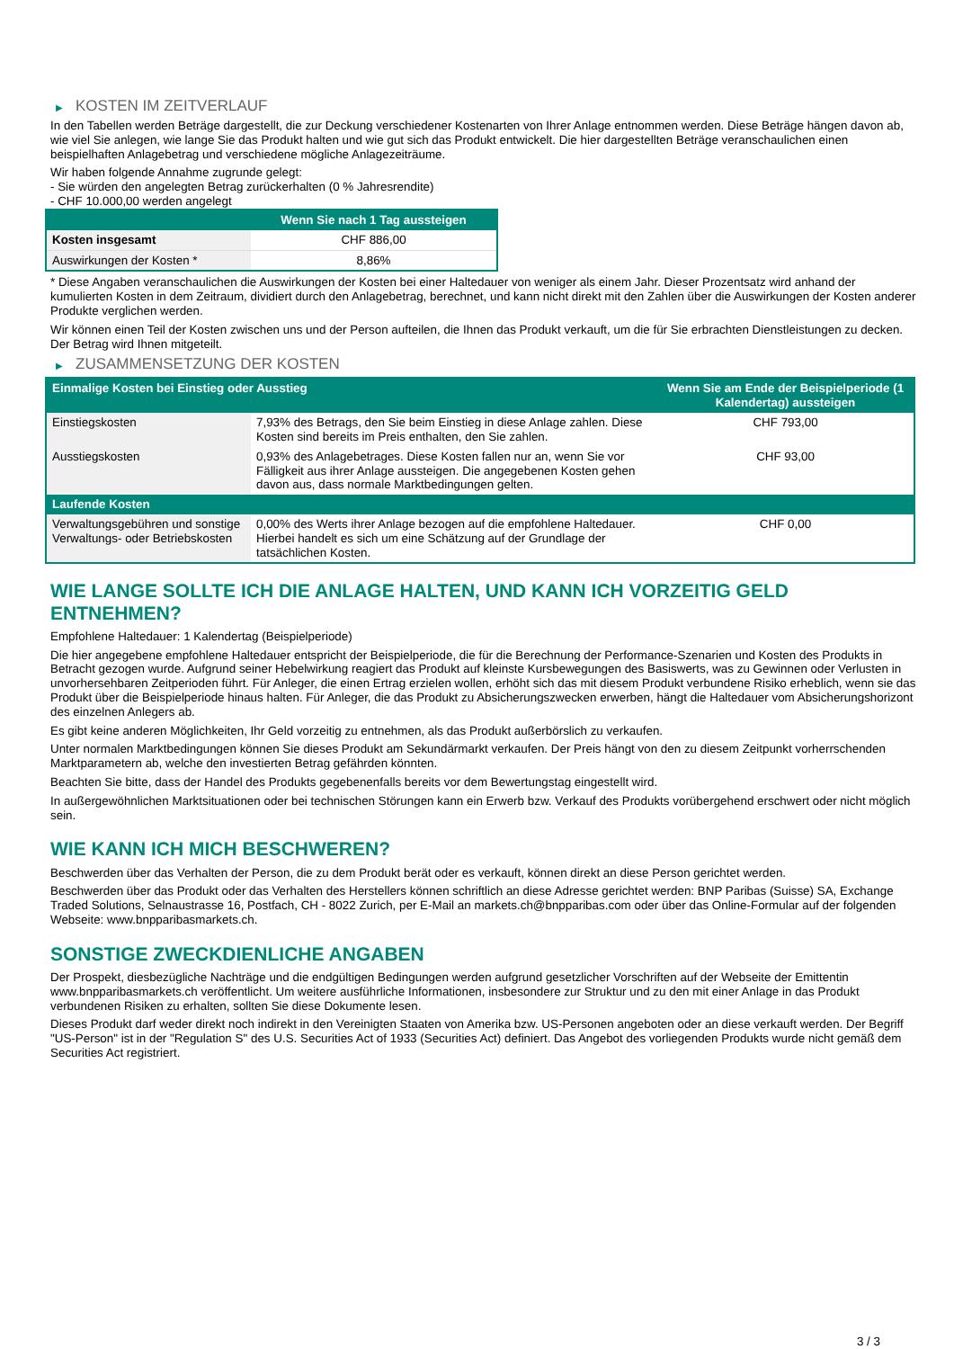▶ KOSTEN IM ZEITVERLAUF
In den Tabellen werden Beträge dargestellt, die zur Deckung verschiedener Kostenarten von Ihrer Anlage entnommen werden. Diese Beträge hängen davon ab, wie viel Sie anlegen, wie lange Sie das Produkt halten und wie gut sich das Produkt entwickelt. Die hier dargestellten Beträge veranschaulichen einen beispielhaften Anlagebetrag und verschiedene mögliche Anlagezeiträume.
Wir haben folgende Annahme zugrunde gelegt:
- Sie würden den angelegten Betrag zurückerhalten (0 % Jahresrendite)
- CHF 10.000,00 werden angelegt
| | Wenn Sie nach 1 Tag aussteigen |
| --- | --- |
| Kosten insgesamt | CHF 886,00 |
| Auswirkungen der Kosten * | 8,86% |
* Diese Angaben veranschaulichen die Auswirkungen der Kosten bei einer Haltedauer von weniger als einem Jahr. Dieser Prozentsatz wird anhand der kumulierten Kosten in dem Zeitraum, dividiert durch den Anlagebetrag, berechnet, und kann nicht direkt mit den Zahlen über die Auswirkungen der Kosten anderer Produkte verglichen werden.
Wir können einen Teil der Kosten zwischen uns und der Person aufteilen, die Ihnen das Produkt verkauft, um die für Sie erbrachten Dienstleistungen zu decken. Der Betrag wird Ihnen mitgeteilt.
▶ ZUSAMMENSETZUNG DER KOSTEN
| Einmalige Kosten bei Einstieg oder Ausstieg | | Wenn Sie am Ende der Beispielperiode (1 Kalendertag) aussteigen |
| --- | --- | --- |
| Einstiegskosten | 7,93% des Betrags, den Sie beim Einstieg in diese Anlage zahlen. Diese Kosten sind bereits im Preis enthalten, den Sie zahlen. | CHF 793,00 |
| Ausstiegskosten | 0,93% des Anlagebetrages. Diese Kosten fallen nur an, wenn Sie vor Fälligkeit aus ihrer Anlage aussteigen. Die angegebenen Kosten gehen davon aus, dass normale Marktbedingungen gelten. | CHF 93,00 |
| Laufende Kosten | | |
| Verwaltungsgebühren und sonstige Verwaltungs- oder Betriebskosten | 0,00% des Werts ihrer Anlage bezogen auf die empfohlene Haltedauer. Hierbei handelt es sich um eine Schätzung auf der Grundlage der tatsächlichen Kosten. | CHF 0,00 |
WIE LANGE SOLLTE ICH DIE ANLAGE HALTEN, UND KANN ICH VORZEITIG GELD ENTNEHMEN?
Empfohlene Haltedauer: 1 Kalendertag (Beispielperiode)
Die hier angegebene empfohlene Haltedauer entspricht der Beispielperiode, die für die Berechnung der Performance-Szenarien und Kosten des Produkts in Betracht gezogen wurde. Aufgrund seiner Hebelwirkung reagiert das Produkt auf kleinste Kursbewegungen des Basiswerts, was zu Gewinnen oder Verlusten in unvorhersehbaren Zeitperioden führt. Für Anleger, die einen Ertrag erzielen wollen, erhöht sich das mit diesem Produkt verbundene Risiko erheblich, wenn sie das Produkt über die Beispielperiode hinaus halten. Für Anleger, die das Produkt zu Absicherungszwecken erwerben, hängt die Haltedauer vom Absicherungshorizont des einzelnen Anlegers ab.
Es gibt keine anderen Möglichkeiten, Ihr Geld vorzeitig zu entnehmen, als das Produkt außerbörslich zu verkaufen.
Unter normalen Marktbedingungen können Sie dieses Produkt am Sekundärmarkt verkaufen. Der Preis hängt von den zu diesem Zeitpunkt vorherrschenden Marktparametern ab, welche den investierten Betrag gefährden könnten.
Beachten Sie bitte, dass der Handel des Produkts gegebenenfalls bereits vor dem Bewertungstag eingestellt wird.
In außergewöhnlichen Marktsituationen oder bei technischen Störungen kann ein Erwerb bzw. Verkauf des Produkts vorübergehend erschwert oder nicht möglich sein.
WIE KANN ICH MICH BESCHWEREN?
Beschwerden über das Verhalten der Person, die zu dem Produkt berät oder es verkauft, können direkt an diese Person gerichtet werden.
Beschwerden über das Produkt oder das Verhalten des Herstellers können schriftlich an diese Adresse gerichtet werden: BNP Paribas (Suisse) SA, Exchange Traded Solutions, Selnaustrasse 16, Postfach, CH - 8022 Zurich, per E-Mail an markets.ch@bnpparibas.com oder über das Online-Formular auf der folgenden Webseite: www.bnpparibasmarkets.ch.
SONSTIGE ZWECKDIENLICHE ANGABEN
Der Prospekt, diesbezügliche Nachträge und die endgültigen Bedingungen werden aufgrund gesetzlicher Vorschriften auf der Webseite der Emittentin www.bnpparibasmarkets.ch veröffentlicht. Um weitere ausführliche Informationen, insbesondere zur Struktur und zu den mit einer Anlage in das Produkt verbundenen Risiken zu erhalten, sollten Sie diese Dokumente lesen.
Dieses Produkt darf weder direkt noch indirekt in den Vereinigten Staaten von Amerika bzw. US-Personen angeboten oder an diese verkauft werden. Der Begriff "US-Person" ist in der "Regulation S" des U.S. Securities Act of 1933 (Securities Act) definiert. Das Angebot des vorliegenden Produkts wurde nicht gemäß dem Securities Act registriert.
3 / 3